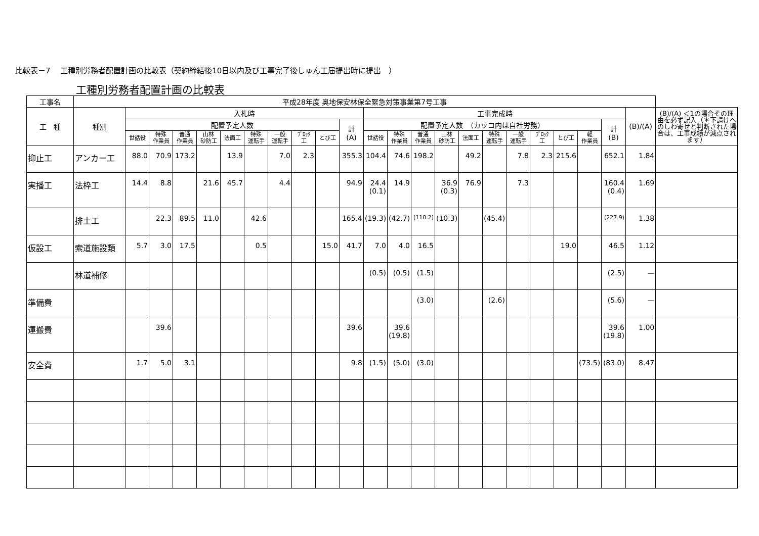比較表－7　 工種別労務者配置計画の比較表（契約締結後10日以内及び工事完了後しゅん工届提出時に提出　）
工種別労務者配置計画の比較表
| 工事名 | 平成28年度 奥地保安林保全緊急対策事業第7号工事 | | | | | | | | | | | | | | | | | | | | | | | |
| --- | --- | --- | --- | --- | --- | --- | --- | --- | --- | --- | --- | --- | --- | --- | --- | --- | --- | --- | --- | --- | --- | --- | --- | --- |
| 工 種 | 種別 | 入札時 | | | | | | | | | | 工事完成時 | | | | | | | | | | | (B)/(A) | (B)/(A) ＜1の場合その理由を必ず記入（＊下請けへのしわ寄せと判断された場合は、工事成績が減点されます） |
| | | 配置予定人数 | | | | | | | | | 計 (A) | 配置予定人数 （カッコ内は自社労務） | | | | | | | | | | 計 (B) | | |
| | | 世話役 | 特殊 作業員 | 普通 作業員 | 山林 砂防工 | 法面工 | 特殊 運転手 | 一般 運転手 | ﾌﾞﾛｯｸ 工 | とび工 | | 世話役 | 特殊 作業員 | 普通 作業員 | 山林 砂防工 | 法面工 | 特殊 運転手 | 一般 運転手 | ﾌﾞﾛｯｸ 工 | とび工 | 軽 作業員 | | | |
| 抑止工 | アンカー工 | 88.0 | 70.9 | 173.2 | | 13.9 | | 7.0 | 2.3 | | 355.3 | 104.4 | 74.6 | 198.2 | | 49.2 | | 7.8 | 2.3 | 215.6 | | 652.1 | 1.84 | |
| 実播工 | 法枠工 | 14.4 | 8.8 | | 21.6 | 45.7 | | 4.4 | | | 94.9 | 24.4 (0.1) | 14.9 | | 36.9 (0.3) | 76.9 | | 7.3 | | | | 160.4 (0.4) | 1.69 | |
| | 排土工 | | 22.3 | 89.5 | 11.0 | | 42.6 | | | | 165.4 | (19.3) | (42.7) | (110.2) | (10.3) | | (45.4) | | | | | (227.9) | 1.38 | |
| 仮設工 | 索道施設類 | 5.7 | 3.0 | 17.5 | | | 0.5 | | | 15.0 | 41.7 | 7.0 | 4.0 | 16.5 | | | | | | 19.0 | | 46.5 | 1.12 | |
| | 林道補修 | | | | | | | | | | | (0.5) | (0.5) | (1.5) | | | | | | | | (2.5) | — | |
| 準備費 | | | | | | | | | | | | | | (3.0) | | | (2.6) | | | | | (5.6) | — | |
| 運搬費 | | | 39.6 | | | | | | | | 39.6 | | 39.6 (19.8) | | | | | | | | | 39.6 (19.8) | 1.00 | |
| 安全費 | | 1.7 | 5.0 | 3.1 | | | | | | | 9.8 | (1.5) | (5.0) | (3.0) | | | | | | | (73.5) | (83.0) | 8.47 | |